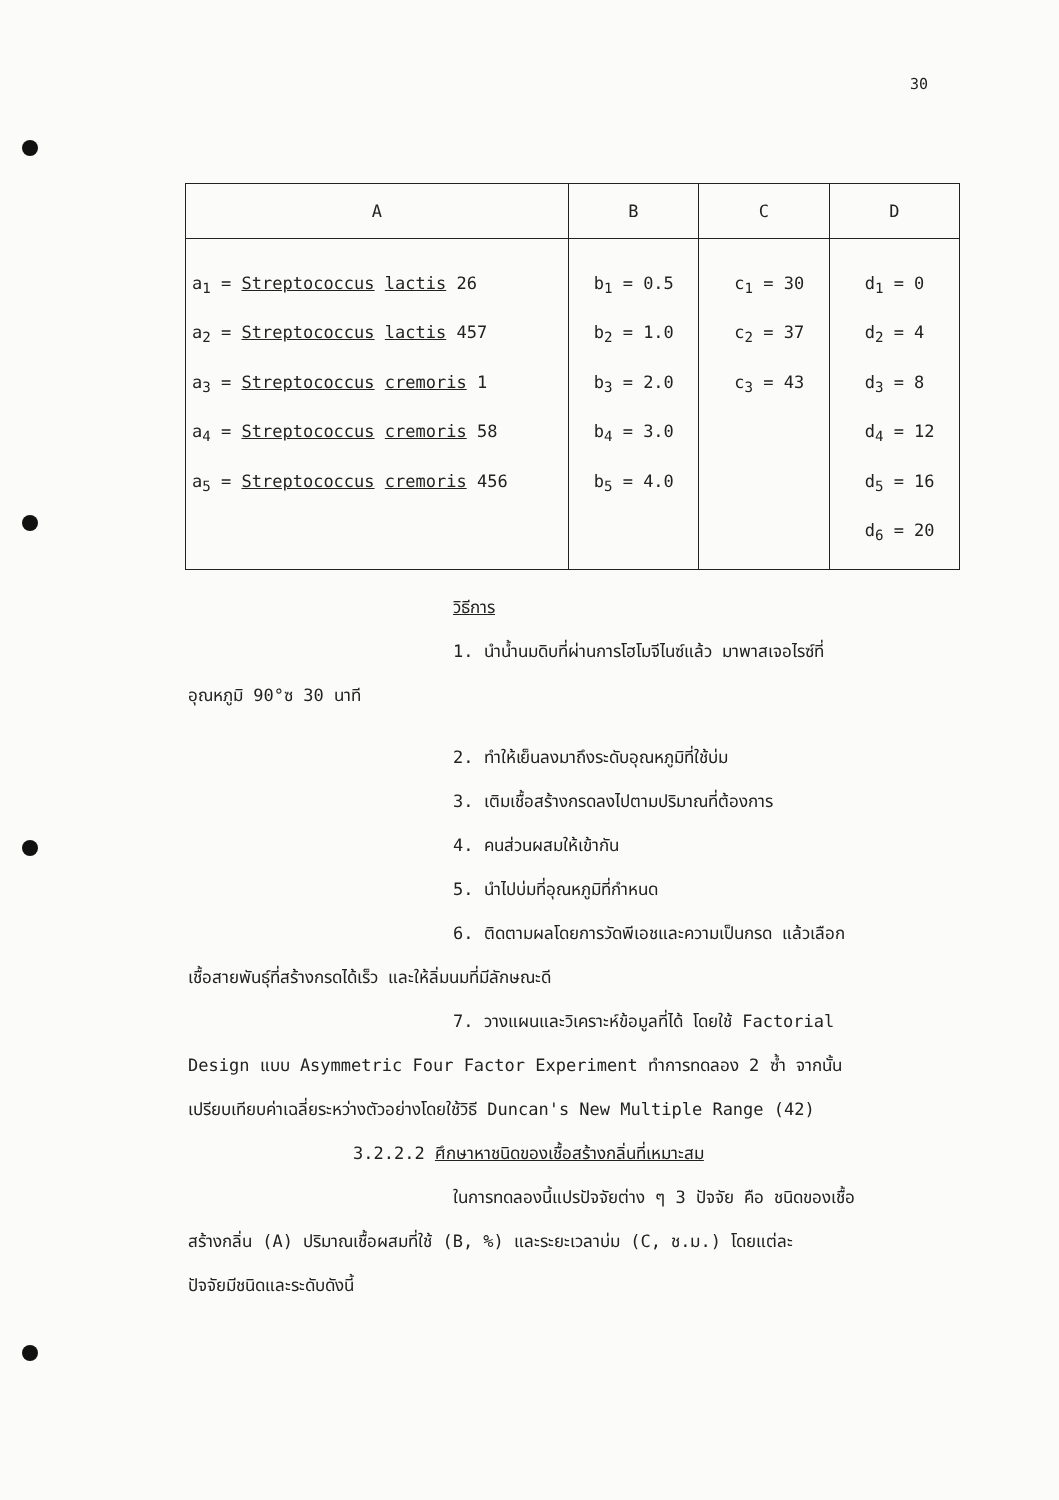30
| A | B | C | D |
| --- | --- | --- | --- |
| a<sub>1</sub> = Streptococcus lactis 26 a<sub>2</sub> = Streptococcus lactis 457 a<sub>3</sub> = Streptococcus cremoris 1 a<sub>4</sub> = Streptococcus cremoris 58 a<sub>5</sub> = Streptococcus cremoris 456 | b<sub>1</sub> = 0.5 b<sub>2</sub> = 1.0 b<sub>3</sub> = 2.0 b<sub>4</sub> = 3.0 b<sub>5</sub> = 4.0 | c<sub>1</sub> = 30 c<sub>2</sub> = 37 c<sub>3</sub> = 43 | d<sub>1</sub> = 0 d<sub>2</sub> = 4 d<sub>3</sub> = 8 d<sub>4</sub> = 12 d<sub>5</sub> = 16 d<sub>6</sub> = 20 |
วิธีการ
1. นำน้ำนมดิบที่ผ่านการโฮโมจีไนซ์แล้ว มาพาสเจอไรซ์ที่
อุณหภูมิ 90°ซ 30 นาที
2. ทำให้เย็นลงมาถึงระดับอุณหภูมิที่ใช้บ่ม
3. เติมเชื้อสร้างกรดลงไปตามปริมาณที่ต้องการ
4. คนส่วนผสมให้เข้ากัน
5. นำไปบ่มที่อุณหภูมิที่กำหนด
6. ติดตามผลโดยการวัดพีเอชและความเป็นกรด แล้วเลือก
เชื้อสายพันธุ์ที่สร้างกรดได้เร็ว และให้ลิ่มนมที่มีลักษณะดี
7. วางแผนและวิเคราะห์ข้อมูลที่ได้ โดยใช้ Factorial
Design แบบ Asymmetric Four Factor Experiment ทำการทดลอง 2 ซ้ำ จากนั้น
เปรียบเทียบค่าเฉลี่ยระหว่างตัวอย่างโดยใช้วิธี Duncan's New Multiple Range (42)
3.2.2.2 ศึกษาหาชนิดของเชื้อสร้างกลิ่นที่เหมาะสม
ในการทดลองนี้แปรปัจจัยต่าง ๆ 3 ปัจจัย คือ ชนิดของเชื้อ
สร้างกลิ่น (A) ปริมาณเชื้อผสมที่ใช้ (B, %) และระยะเวลาบ่ม (C, ช.ม.) โดยแต่ละ
ปัจจัยมีชนิดและระดับดังนี้